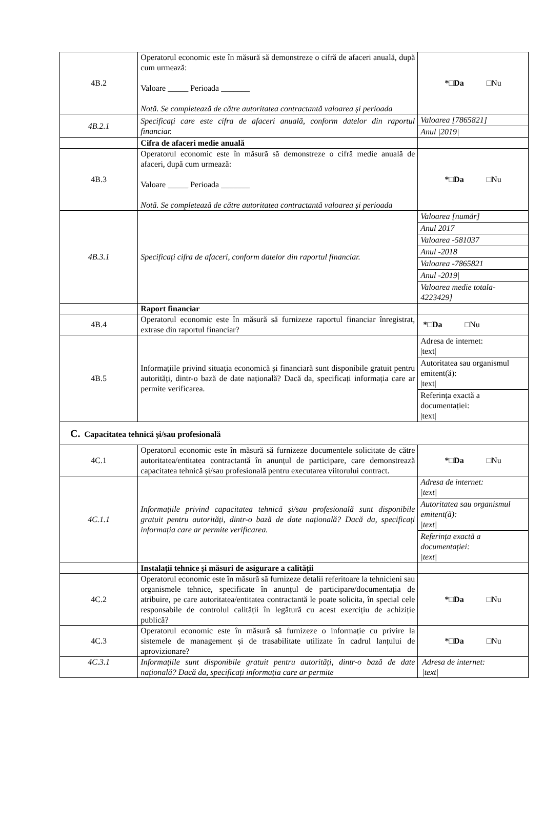| 4B.2 | Operatorul economic este în măsură să demonstreze o cifră de afaceri anuală, după cum urmează: Valoare _____ Perioada _______ Notă. Se completează de către autoritatea contractantă valoarea și perioada | *□Da □Nu |
| 4B.2.1 | Specificați care este cifra de afaceri anuală, conform datelor din raportul financiar. | Valoarea [7865821] Anul /2019/ |
| | Cifra de afaceri medie anuală | |
| 4B.3 | Operatorul economic este în măsură să demonstreze o cifră medie anuală de afaceri, după cum urmează: Valoare _____ Perioada _______ Notă. Se completează de către autoritatea contractantă valoarea și perioada | *□Da □Nu |
| 4B.3.1 | Specificați cifra de afaceri, conform datelor din raportul financiar. | Valoarea [număr] Anul 2017 Valoarea -581037 Anul -2018 Valoarea -7865821 Anul -2019/ Valoarea medie totala-4223429] |
| | Raport financiar | |
| 4B.4 | Operatorul economic este în măsură să furnizeze raportul financiar înregistrat, extrase din raportul financiar? | *□Da □Nu |
| 4B.5 | Informațiile privind situația economică și financiară sunt disponibile gratuit pentru autorități, dintr-o bază de date națională? Dacă da, specificați informația care ar permite verificarea. | Adresa de internet: /text/ Autoritatea sau organismul emitent(ă): /text/ Referința exactă a documentației: /text/ |
| C. Capacitatea tehnică și/sau profesională | | |
| 4C.1 | Operatorul economic este în măsură să furnizeze documentele solicitate de către autoritatea/entitatea contractantă în anunțul de participare, care demonstrează capacitatea tehnică și/sau profesională pentru executarea viitorului contract. | *□Da □Nu |
| 4C.1.1 | Informațiile privind capacitatea tehnică și/sau profesională sunt disponibile gratuit pentru autorități, dintr-o bază de date națională? Dacă da, specificați informația care ar permite verificarea. | Adresa de internet: /text/ Autoritatea sau organismul emitent(ă): /text/ Referința exactă a documentației: /text/ |
| | Instalații tehnice și măsuri de asigurare a calității | |
| 4C.2 | Operatorul economic este în măsură să furnizeze detalii referitoare la tehnicieni sau organismele tehnice, specificate în anunțul de participare/documentația de atribuire, pe care autoritatea/entitatea contractantă le poate solicita, în special cele responsabile de controlul calității în legătură cu acest exercițiu de achiziție publică? | *□Da □Nu |
| 4C.3 | Operatorul economic este în măsură să furnizeze o informație cu privire la sistemele de management și de trasabilitate utilizate în cadrul lanțului de aprovizionare? | *□Da □Nu |
| 4C.3.1 | Informațiile sunt disponibile gratuit pentru autorități, dintr-o bază de date națională? Dacă da, specificați informația care ar permite | Adresa de internet: /text/ |